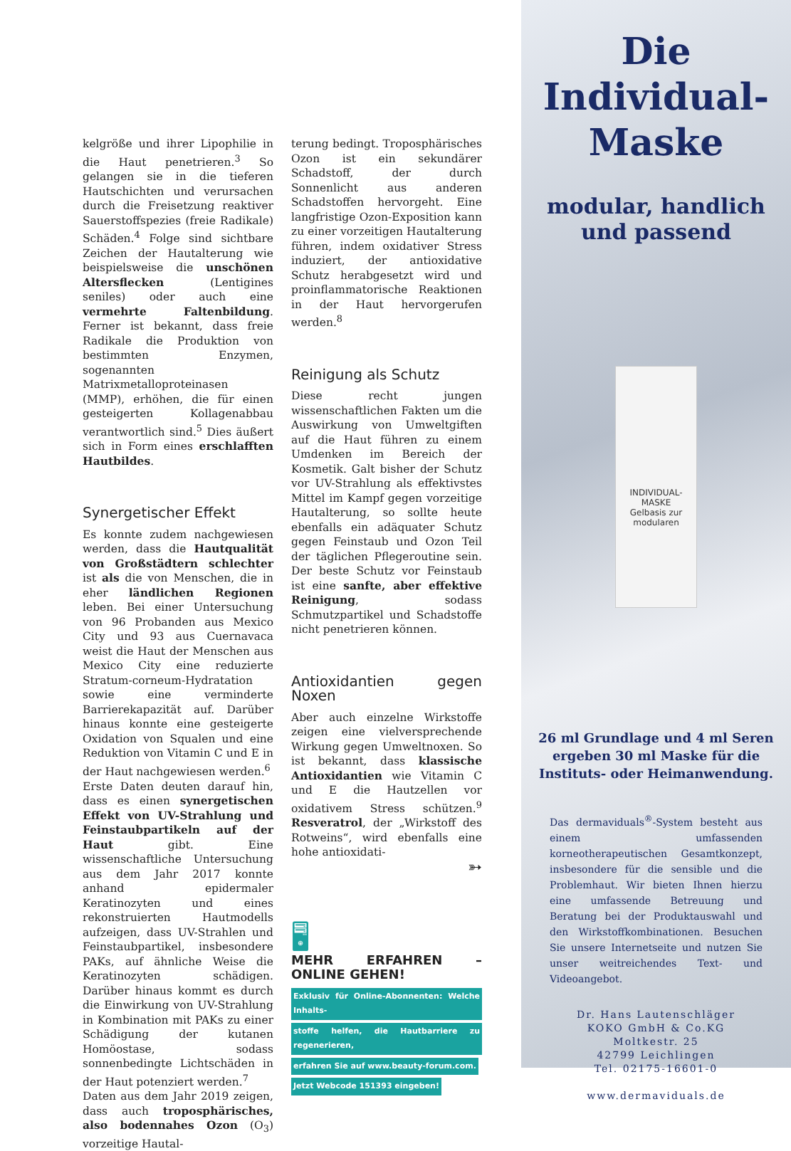kelgröße und ihrer Lipophilie in die Haut penetrieren.<sup>3</sup> So gelangen sie in die tieferen Hautschichten und verursachen durch die Freisetzung reaktiver Sauerstoffspezies (freie Radikale) Schäden.<sup>4</sup> Folge sind sichtbare Zeichen der Hautalterung wie beispielsweise die unschönen Altersflecken (Lentigines seniles) oder auch eine vermehrte Faltenbildung. Ferner ist bekannt, dass freie Radikale die Produktion von bestimmten Enzymen, sogenannten Matrixmetalloproteinasen (MMP), erhöhen, die für einen gesteigerten Kollagenabbau verantwortlich sind.<sup>5</sup> Dies äußert sich in Form eines erschlafften Hautbildes.
Synergetischer Effekt
Es konnte zudem nachgewiesen werden, dass die Hautqualität von Großstädtern schlechter ist als die von Menschen, die in eher ländlichen Regionen leben. Bei einer Untersuchung von 96 Probanden aus Mexico City und 93 aus Cuernavaca weist die Haut der Menschen aus Mexico City eine reduzierte Stratum-corneum-Hydratation sowie eine verminderte Barrierekapazität auf. Darüber hinaus konnte eine gesteigerte Oxidation von Squalen und eine Reduktion von Vitamin C und E in der Haut nachgewiesen werden.<sup>6</sup>
Erste Daten deuten darauf hin, dass es einen synergetischen Effekt von UV-Strahlung und Feinstaubpartikeln auf der Haut gibt. Eine wissenschaftliche Untersuchung aus dem Jahr 2017 konnte anhand epidermaler Keratinozyten und eines rekonstruierten Hautmodells aufzeigen, dass UV-Strahlen und Feinstaubpartikel, insbesondere PAKs, auf ähnliche Weise die Keratinozyten schädigen. Darüber hinaus kommt es durch die Einwirkung von UV-Strahlung in Kombination mit PAKs zu einer Schädigung der kutanen Homöostase, sodass sonnenbedingte Lichtschäden in der Haut potenziert werden.<sup>7</sup>
Daten aus dem Jahr 2019 zeigen, dass auch troposphärisches, also bodennahes Ozon (O<sub>3</sub>) vorzeitige Hautal-
terung bedingt. Troposphärisches Ozon ist ein sekundärer Schadstoff, der durch Sonnenlicht aus anderen Schadstoffen hervorgeht. Eine langfristige Ozon-Exposition kann zu einer vorzeitigen Hautalterung führen, indem oxidativer Stress induziert, der antioxidative Schutz herabgesetzt wird und proinflammatorische Reaktionen in der Haut hervorgerufen werden.<sup>8</sup>
Reinigung als Schutz
Diese recht jungen wissenschaftlichen Fakten um die Auswirkung von Umweltgiften auf die Haut führen zu einem Umdenken im Bereich der Kosmetik. Galt bisher der Schutz vor UV-Strahlung als effektivstes Mittel im Kampf gegen vorzeitige Hautalterung, so sollte heute ebenfalls ein adäquater Schutz gegen Feinstaub und Ozon Teil der täglichen Pflegeroutine sein. Der beste Schutz vor Feinstaub ist eine sanfte, aber effektive Reinigung, sodass Schmutzpartikel und Schadstoffe nicht penetrieren können.
Antioxidantien gegen Noxen
Aber auch einzelne Wirkstoffe zeigen eine vielversprechende Wirkung gegen Umweltnoxen. So ist bekannt, dass klassische Antioxidantien wie Vitamin C und E die Hautzellen vor oxidativem Stress schützen.<sup>9</sup> Resveratrol, der „Wirkstoff des Rotweins“, wird ebenfalls eine hohe antioxidati-
➳
🖥
MEHR ERFAHREN – ONLINE GEHEN!
Exklusiv für Online-Abonnenten: Welche Inhalts-
stoffe helfen, die Hautbarriere zu regenerieren,
erfahren Sie auf www.beauty-forum.com.
Jetzt Webcode 151393 eingeben!
Die
Individual-
Maske
modular, handlich
und passend
INDIVIDUAL-MASKE
Gelbasis zur modularen
26 ml Grundlage und 4 ml Seren
ergeben 30 ml Maske für die
Instituts- oder Heimanwendung.
Das dermaviduals<sup>®</sup>-System besteht aus einem umfassenden korneotherapeutischen Gesamtkonzept, insbesondere für die sensible und die Problemhaut. Wir bieten Ihnen hierzu eine umfassende Betreuung und Beratung bei der Produktauswahl und den Wirkstoffkombinationen. Besuchen Sie unsere Internetseite und nutzen Sie unser weitreichendes Text- und Videoangebot.
Dr. Hans Lautenschläger
KOKO GmbH & Co.KG
Moltkestr. 25
42799 Leichlingen
Tel. 02175-16601-0
www.dermaviduals.de